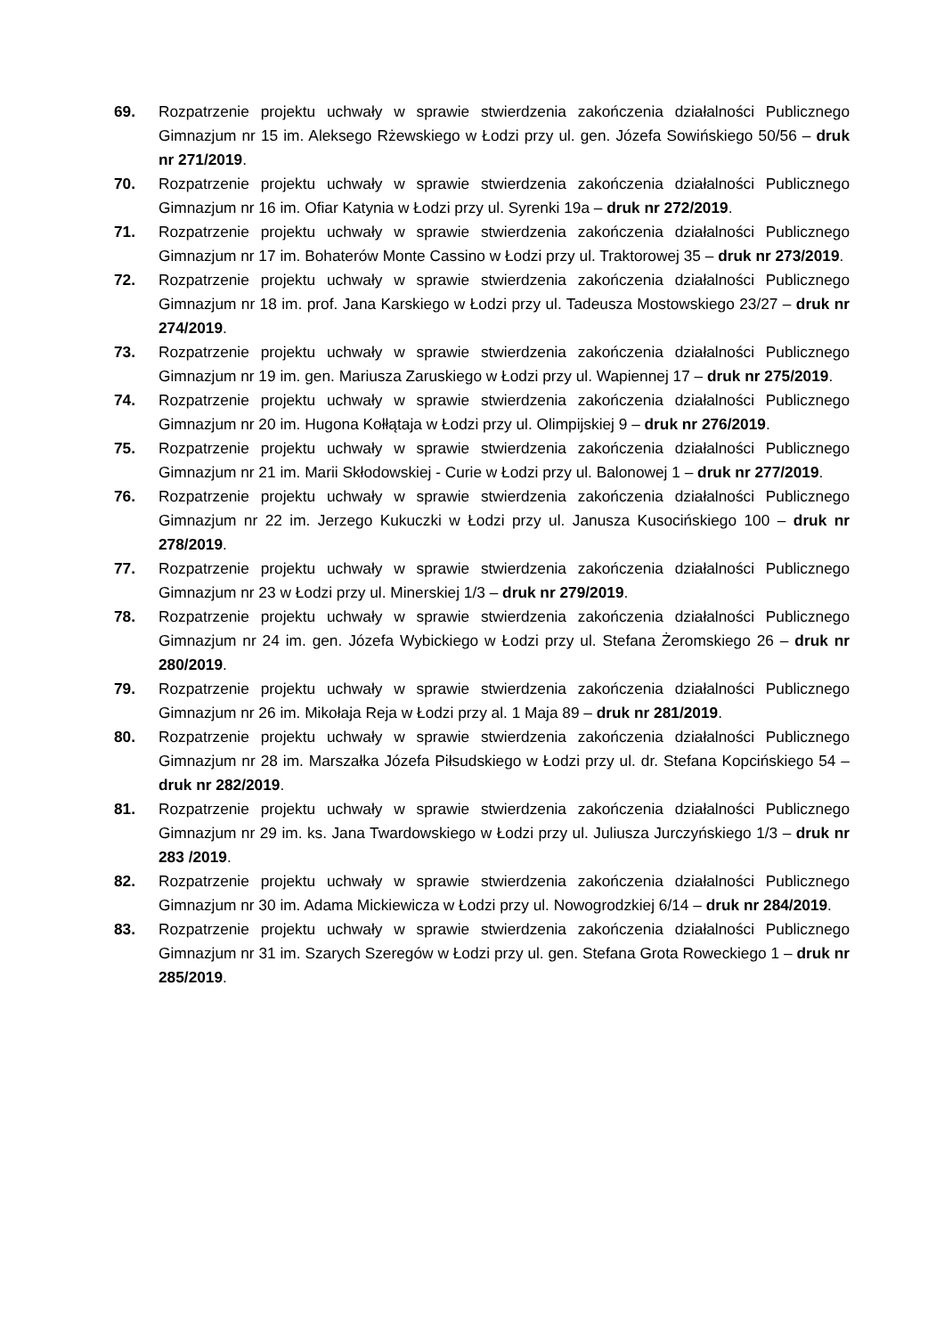69. Rozpatrzenie projektu uchwały w sprawie stwierdzenia zakończenia działalności Publicznego Gimnazjum nr 15 im. Aleksego Rżewskiego w Łodzi przy ul. gen. Józefa Sowińskiego 50/56 – druk nr 271/2019.
70. Rozpatrzenie projektu uchwały w sprawie stwierdzenia zakończenia działalności Publicznego Gimnazjum nr 16 im. Ofiar Katynia w Łodzi przy ul. Syrenki 19a – druk nr 272/2019.
71. Rozpatrzenie projektu uchwały w sprawie stwierdzenia zakończenia działalności Publicznego Gimnazjum nr 17 im. Bohaterów Monte Cassino w Łodzi przy ul. Traktorowej 35 – druk nr 273/2019.
72. Rozpatrzenie projektu uchwały w sprawie stwierdzenia zakończenia działalności Publicznego Gimnazjum nr 18 im. prof. Jana Karskiego w Łodzi przy ul. Tadeusza Mostowskiego 23/27 – druk nr 274/2019.
73. Rozpatrzenie projektu uchwały w sprawie stwierdzenia zakończenia działalności Publicznego Gimnazjum nr 19 im. gen. Mariusza Zaruskiego w Łodzi przy ul. Wapiennej 17 – druk nr 275/2019.
74. Rozpatrzenie projektu uchwały w sprawie stwierdzenia zakończenia działalności Publicznego Gimnazjum nr 20 im. Hugona Kołłątaja w Łodzi przy ul. Olimpijskiej 9 – druk nr 276/2019.
75. Rozpatrzenie projektu uchwały w sprawie stwierdzenia zakończenia działalności Publicznego Gimnazjum nr 21 im. Marii Skłodowskiej - Curie w Łodzi przy ul. Balonowej 1 – druk nr 277/2019.
76. Rozpatrzenie projektu uchwały w sprawie stwierdzenia zakończenia działalności Publicznego Gimnazjum nr 22 im. Jerzego Kukuczki w Łodzi przy ul. Janusza Kusocińskiego 100 – druk nr 278/2019.
77. Rozpatrzenie projektu uchwały w sprawie stwierdzenia zakończenia działalności Publicznego Gimnazjum nr 23 w Łodzi przy ul. Minerskiej 1/3 – druk nr 279/2019.
78. Rozpatrzenie projektu uchwały w sprawie stwierdzenia zakończenia działalności Publicznego Gimnazjum nr 24 im. gen. Józefa Wybickiego w Łodzi przy ul. Stefana Żeromskiego 26 – druk nr 280/2019.
79. Rozpatrzenie projektu uchwały w sprawie stwierdzenia zakończenia działalności Publicznego Gimnazjum nr 26 im. Mikołaja Reja w Łodzi przy al. 1 Maja 89 – druk nr 281/2019.
80. Rozpatrzenie projektu uchwały w sprawie stwierdzenia zakończenia działalności Publicznego Gimnazjum nr 28 im. Marszałka Józefa Piłsudskiego w Łodzi przy ul. dr. Stefana Kopcińskiego 54 – druk nr 282/2019.
81. Rozpatrzenie projektu uchwały w sprawie stwierdzenia zakończenia działalności Publicznego Gimnazjum nr 29 im. ks. Jana Twardowskiego w Łodzi przy ul. Juliusza Jurczyńskiego 1/3 – druk nr 283 /2019.
82. Rozpatrzenie projektu uchwały w sprawie stwierdzenia zakończenia działalności Publicznego Gimnazjum nr 30 im. Adama Mickiewicza w Łodzi przy ul. Nowogrodzkiej 6/14 – druk nr 284/2019.
83. Rozpatrzenie projektu uchwały w sprawie stwierdzenia zakończenia działalności Publicznego Gimnazjum nr 31 im. Szarych Szeregów w Łodzi przy ul. gen. Stefana Grota Roweckiego 1 – druk nr 285/2019.